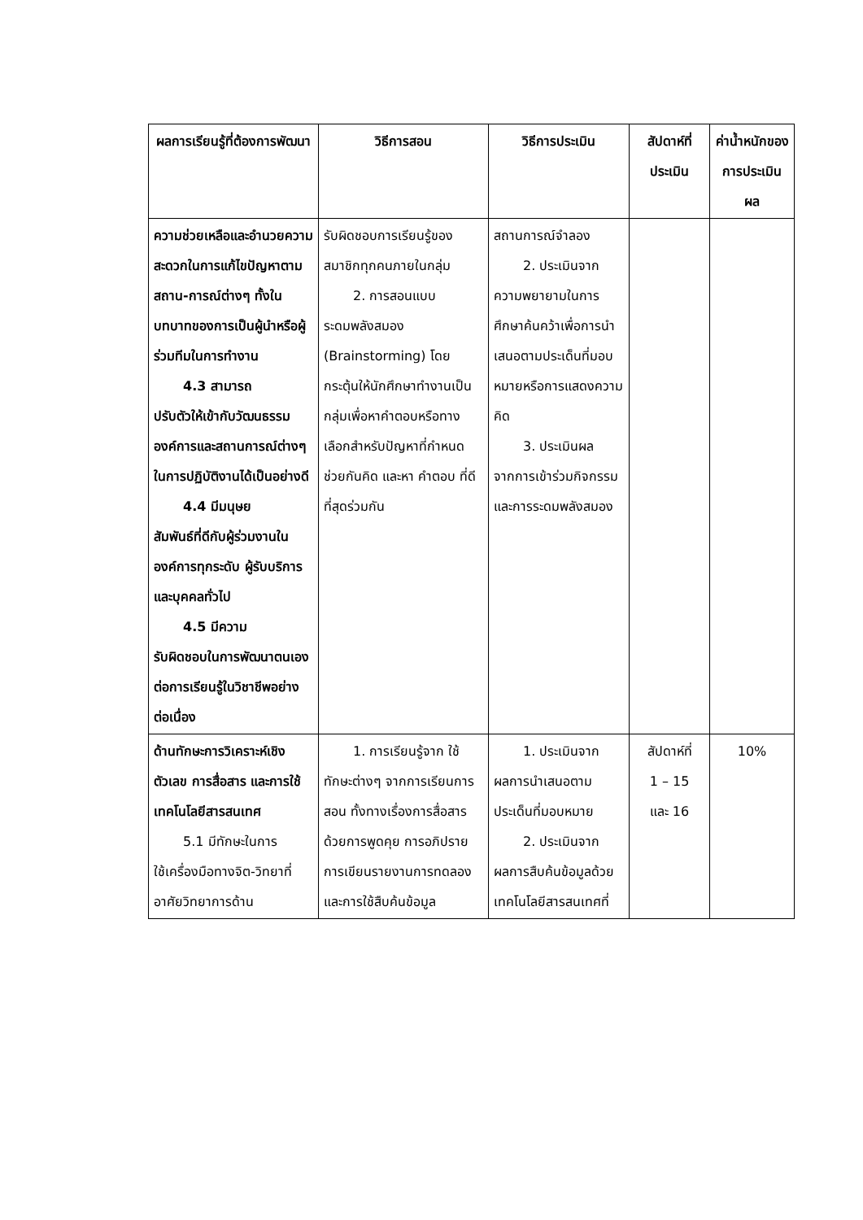| ผลการเรียนรู้ที่ต้องการพัฒนา | วิธีการสอน | วิธีการประเมิน | สัปดาห์ที่ประเมิน | ค่าน้ำหนักของการประเมินผล |
| --- | --- | --- | --- | --- |
| ความช่วยเหลือและอำนวยความสะดวกในการแก้ไขปัญหาตามสถาน-การณ์ต่างๆ ทั้งในบทบาทของการเป็นผู้นำหรือผู้ร่วมทีมในการทำงาน 4.3 สามารถ ปรับตัวให้เข้ากับวัฒนธรรมองค์การและสถานการณ์ต่างๆ ในการปฏิบัติงานได้เป็นอย่างดี 4.4 มีมนุษย สัมพันธ์ที่ดีกับผู้ร่วมงานในองค์การทุกระดับ ผู้รับบริการและบุคคลทั่วไป 4.5 มีความ รับผิดชอบในการพัฒนาตนเองต่อการเรียนรู้ในวิชาชีพอย่างต่อเนื่อง | รับผิดชอบการเรียนรู้ของสมาชิกทุกคนภายในกลุ่ม 2. การสอนแบบ ระดมพลังสมอง (Brainstorming) โดยกระตุ้นให้นักศึกษาทำงานเป็น กลุ่มเพื่อหาคำตอบหรือทางเลือกสำหรับปัญหาที่กำหนด ช่วยกันคิด และหา คำตอบ ที่ดีที่สุดร่วมกัน | สถานการณ์จำลอง 2. ประเมินจาก ความพยายามในการศึกษาค้นคว้าเพื่อการนำเสนอตามประเด็นที่มอบหมายหรือการแสดงความคิด 3. ประเมินผล จากการเข้าร่วมกิจกรรมและการระดมพลังสมอง | | |
| ด้านทักษะการวิเคราะห์เชิงตัวเลข การสื่อสาร และการใช้เทคโนโลยีสารสนเทศ 5.1 มีทักษะในการ ใช้เครื่องมือทางจิต-วิทยาที่อาศัยวิทยาการด้าน | 1. การเรียนรู้จาก ใช้ ทักษะต่างๆ จากการเรียนการสอน ทั้งทางเรื่องการสื่อสารด้วยการพูดคุย การอภิปราย การเขียนรายงานการทดลอง และการใช้สืบค้นข้อมูล | 1. ประเมินจาก ผลการนำเสนอตามประเด็นที่มอบหมาย 2. ประเมินจาก ผลการสืบค้นข้อมูลด้วยเทคโนโลยีสารสนเทศที่ | สัปดาห์ที่ 1 – 15 และ 16 | 10% |